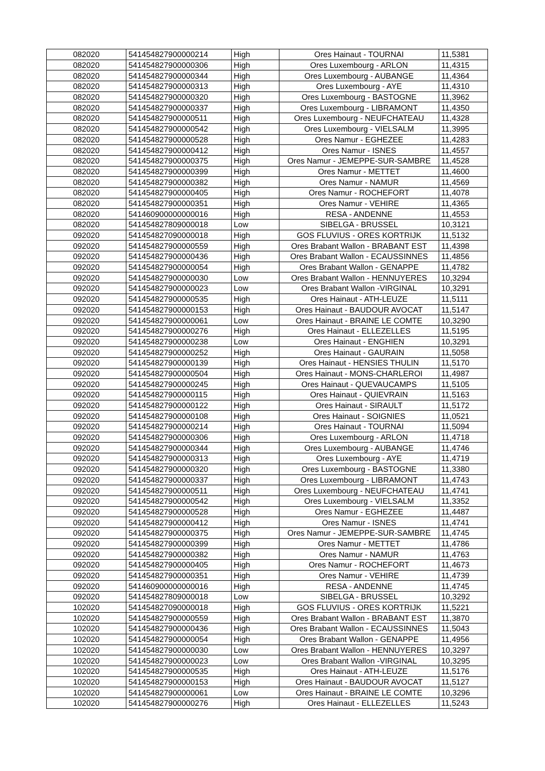| 082020 | 541454827900000214 | High | Ores Hainaut - TOURNAI | 11,5381 |
| 082020 | 541454827900000306 | High | Ores Luxembourg - ARLON | 11,4315 |
| 082020 | 541454827900000344 | High | Ores Luxembourg - AUBANGE | 11,4364 |
| 082020 | 541454827900000313 | High | Ores Luxembourg - AYE | 11,4310 |
| 082020 | 541454827900000320 | High | Ores Luxembourg - BASTOGNE | 11,3962 |
| 082020 | 541454827900000337 | High | Ores Luxembourg - LIBRAMONT | 11,4350 |
| 082020 | 541454827900000511 | High | Ores Luxembourg - NEUFCHATEAU | 11,4328 |
| 082020 | 541454827900000542 | High | Ores Luxembourg - VIELSALM | 11,3995 |
| 082020 | 541454827900000528 | High | Ores Namur - EGHEZEE | 11,4283 |
| 082020 | 541454827900000412 | High | Ores Namur - ISNES | 11,4557 |
| 082020 | 541454827900000375 | High | Ores Namur - JEMEPPE-SUR-SAMBRE | 11,4528 |
| 082020 | 541454827900000399 | High | Ores Namur - METTET | 11,4600 |
| 082020 | 541454827900000382 | High | Ores Namur - NAMUR | 11,4569 |
| 082020 | 541454827900000405 | High | Ores Namur - ROCHEFORT | 11,4078 |
| 082020 | 541454827900000351 | High | Ores Namur - VEHIRE | 11,4365 |
| 082020 | 541460900000000016 | High | RESA - ANDENNE | 11,4553 |
| 082020 | 541454827809000018 | Low | SIBELGA - BRUSSEL | 10,3121 |
| 092020 | 541454827090000018 | High | GOS FLUVIUS - ORES KORTRIJK | 11,5132 |
| 092020 | 541454827900000559 | High | Ores Brabant Wallon - BRABANT EST | 11,4398 |
| 092020 | 541454827900000436 | High | Ores Brabant Wallon - ECAUSSINNES | 11,4856 |
| 092020 | 541454827900000054 | High | Ores Brabant Wallon - GENAPPE | 11,4782 |
| 092020 | 541454827900000030 | Low | Ores Brabant Wallon - HENNUYERES | 10,3294 |
| 092020 | 541454827900000023 | Low | Ores Brabant Wallon -VIRGINAL | 10,3291 |
| 092020 | 541454827900000535 | High | Ores Hainaut - ATH-LEUZE | 11,5111 |
| 092020 | 541454827900000153 | High | Ores Hainaut - BAUDOUR AVOCAT | 11,5147 |
| 092020 | 541454827900000061 | Low | Ores Hainaut - BRAINE LE COMTE | 10,3290 |
| 092020 | 541454827900000276 | High | Ores Hainaut - ELLEZELLES | 11,5195 |
| 092020 | 541454827900000238 | Low | Ores Hainaut - ENGHIEN | 10,3291 |
| 092020 | 541454827900000252 | High | Ores Hainaut - GAURAIN | 11,5058 |
| 092020 | 541454827900000139 | High | Ores Hainaut - HENSIES THULIN | 11,5170 |
| 092020 | 541454827900000504 | High | Ores Hainaut - MONS-CHARLEROI | 11,4987 |
| 092020 | 541454827900000245 | High | Ores Hainaut - QUEVAUCAMPS | 11,5105 |
| 092020 | 541454827900000115 | High | Ores Hainaut - QUIEVRAIN | 11,5163 |
| 092020 | 541454827900000122 | High | Ores Hainaut - SIRAULT | 11,5172 |
| 092020 | 541454827900000108 | High | Ores Hainaut - SOIGNIES | 11,0521 |
| 092020 | 541454827900000214 | High | Ores Hainaut - TOURNAI | 11,5094 |
| 092020 | 541454827900000306 | High | Ores Luxembourg - ARLON | 11,4718 |
| 092020 | 541454827900000344 | High | Ores Luxembourg - AUBANGE | 11,4746 |
| 092020 | 541454827900000313 | High | Ores Luxembourg - AYE | 11,4719 |
| 092020 | 541454827900000320 | High | Ores Luxembourg - BASTOGNE | 11,3380 |
| 092020 | 541454827900000337 | High | Ores Luxembourg - LIBRAMONT | 11,4743 |
| 092020 | 541454827900000511 | High | Ores Luxembourg - NEUFCHATEAU | 11,4741 |
| 092020 | 541454827900000542 | High | Ores Luxembourg - VIELSALM | 11,3352 |
| 092020 | 541454827900000528 | High | Ores Namur - EGHEZEE | 11,4487 |
| 092020 | 541454827900000412 | High | Ores Namur - ISNES | 11,4741 |
| 092020 | 541454827900000375 | High | Ores Namur - JEMEPPE-SUR-SAMBRE | 11,4745 |
| 092020 | 541454827900000399 | High | Ores Namur - METTET | 11,4786 |
| 092020 | 541454827900000382 | High | Ores Namur - NAMUR | 11,4763 |
| 092020 | 541454827900000405 | High | Ores Namur - ROCHEFORT | 11,4673 |
| 092020 | 541454827900000351 | High | Ores Namur - VEHIRE | 11,4739 |
| 092020 | 541460900000000016 | High | RESA - ANDENNE | 11,4745 |
| 092020 | 541454827809000018 | Low | SIBELGA - BRUSSEL | 10,3292 |
| 102020 | 541454827090000018 | High | GOS FLUVIUS - ORES KORTRIJK | 11,5221 |
| 102020 | 541454827900000559 | High | Ores Brabant Wallon - BRABANT EST | 11,3870 |
| 102020 | 541454827900000436 | High | Ores Brabant Wallon - ECAUSSINNES | 11,5043 |
| 102020 | 541454827900000054 | High | Ores Brabant Wallon - GENAPPE | 11,4956 |
| 102020 | 541454827900000030 | Low | Ores Brabant Wallon - HENNUYERES | 10,3297 |
| 102020 | 541454827900000023 | Low | Ores Brabant Wallon -VIRGINAL | 10,3295 |
| 102020 | 541454827900000535 | High | Ores Hainaut - ATH-LEUZE | 11,5176 |
| 102020 | 541454827900000153 | High | Ores Hainaut - BAUDOUR AVOCAT | 11,5127 |
| 102020 | 541454827900000061 | Low | Ores Hainaut - BRAINE LE COMTE | 10,3296 |
| 102020 | 541454827900000276 | High | Ores Hainaut - ELLEZELLES | 11,5243 |